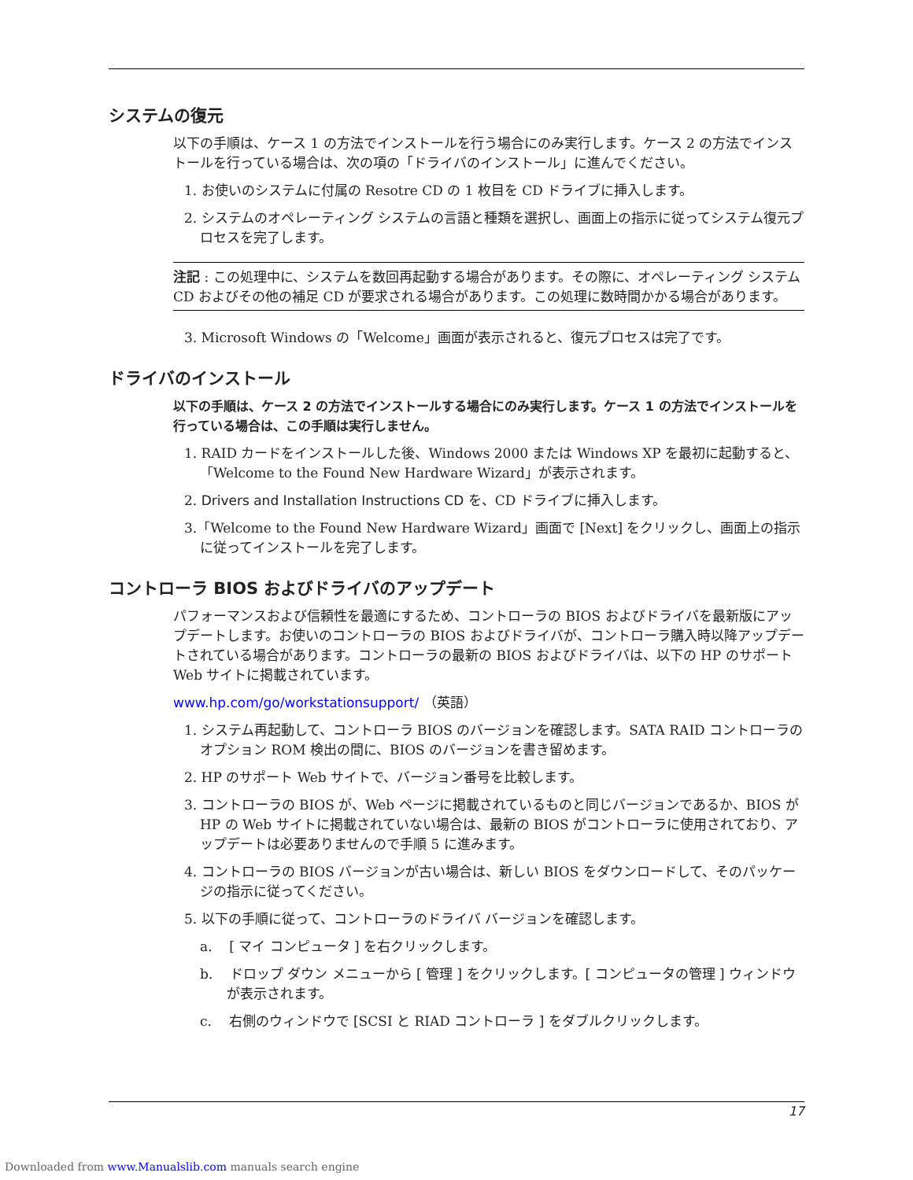システムの復元
以下の手順は、ケース 1 の方法でインストールを行う場合にのみ実行します。ケース 2 の方法でインストールを行っている場合は、次の項の「ドライバのインストール」に進んでください。
1. お使いのシステムに付属の Resotre CD の 1 枚目を CD ドライブに挿入します。
2. システムのオペレーティング システムの言語と種類を選択し、画面上の指示に従ってシステム復元プロセスを完了します。
注記 : この処理中に、システムを数回再起動する場合があります。その際に、オペレーティング システム CD およびその他の補足 CD が要求される場合があります。この処理に数時間かかる場合があります。
3. Microsoft Windows の「Welcome」画面が表示されると、復元プロセスは完了です。
ドライバのインストール
以下の手順は、ケース 2 の方法でインストールする場合にのみ実行します。ケース 1 の方法でインストールを行っている場合は、この手順は実行しません。
1. RAID カードをインストールした後、Windows 2000 または Windows XP を最初に起動すると、「Welcome to the Found New Hardware Wizard」が表示されます。
2. Drivers and Installation Instructions CD を、CD ドライブに挿入します。
3.「Welcome to the Found New Hardware Wizard」画面で [Next] をクリックし、画面上の指示に従ってインストールを完了します。
コントローラ BIOS およびドライバのアップデート
パフォーマンスおよび信頼性を最適にするため、コントローラの BIOS およびドライバを最新版にアップデートします。お使いのコントローラの BIOS およびドライバが、コントローラ購入時以降アップデートされている場合があります。コントローラの最新の BIOS およびドライバは、以下の HP のサポート Web サイトに掲載されています。
www.hp.com/go/workstationsupport/ （英語）
1. システム再起動して、コントローラ BIOS のバージョンを確認します。SATA RAID コントローラのオプション ROM 検出の間に、BIOS のバージョンを書き留めます。
2. HP のサポート Web サイトで、バージョン番号を比較します。
3. コントローラの BIOS が、Web ページに掲載されているものと同じバージョンであるか、BIOS が HP の Web サイトに掲載されていない場合は、最新の BIOS がコントローラに使用されており、アップデートは必要ありませんので手順 5 に進みます。
4. コントローラの BIOS バージョンが古い場合は、新しい BIOS をダウンロードして、そのパッケージの指示に従ってください。
5. 以下の手順に従って、コントローラのドライバ バージョンを確認します。
a. [ マイ コンピュータ ] を右クリックします。
b. ドロップ ダウン メニューから [ 管理 ] をクリックします。[ コンピュータの管理 ] ウィンドウが表示されます。
c. 右側のウィンドウで [SCSI と RIAD コントローラ ] をダブルクリックします。
17
Downloaded from www.Manualslib.com manuals search engine